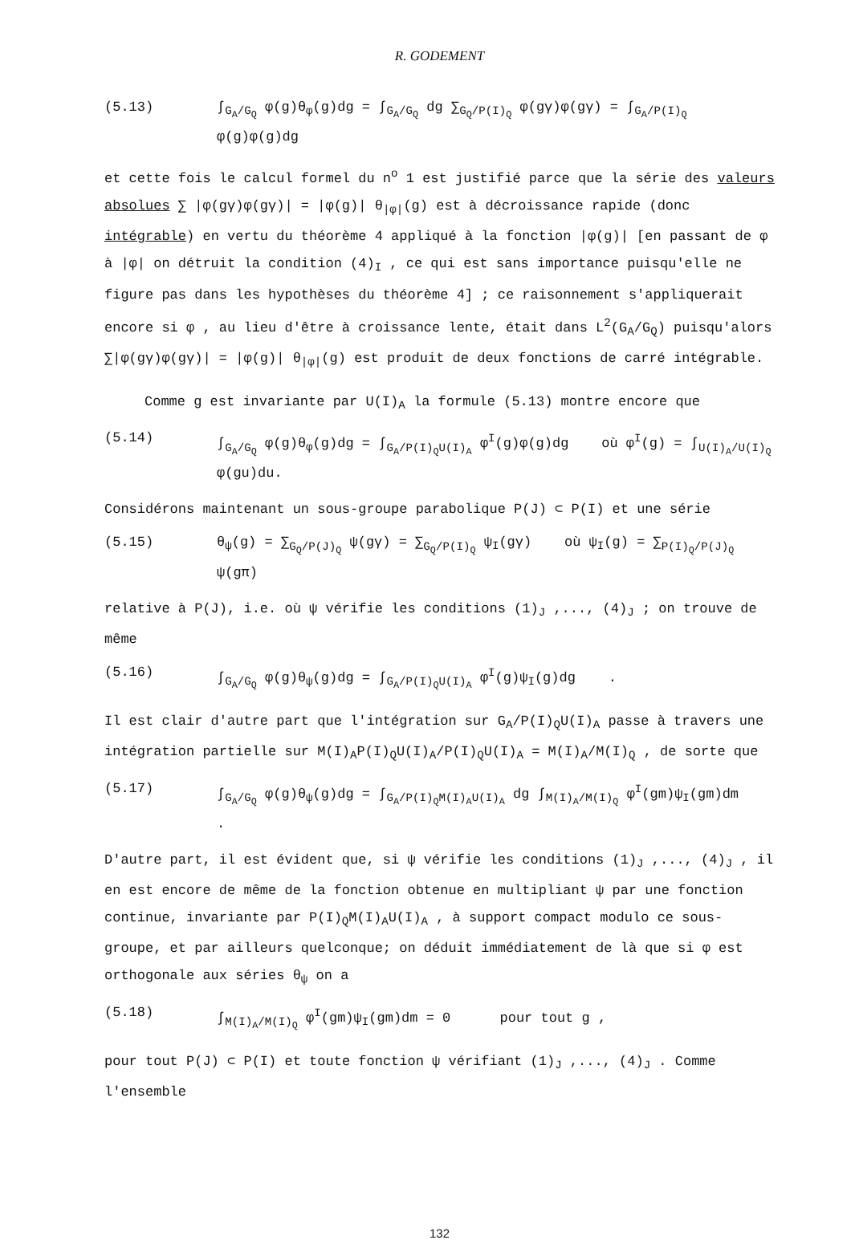R. GODEMENT
(5.13) ∫<sub>G<sub>A</sub>/G<sub>Q</sub></sub> φ(g)θ<sub>φ</sub>(g)dg = ∫<sub>G<sub>A</sub>/G<sub>Q</sub></sub> dg ∑<sub>G<sub>Q</sub>/P(I)<sub>Q</sub></sub> φ(gγ)φ(gγ) = ∫<sub>G<sub>A</sub>/P(I)<sub>Q</sub></sub> φ(g)φ(g)dg
et cette fois le calcul formel du n<sup>o</sup> 1 est justifié parce que la série des valeurs absolues ∑ |φ(gγ)φ(gγ)| = |φ(g)| θ<sub>|φ|</sub>(g) est à décroissance rapide (donc intégrable) en vertu du théorème 4 appliqué à la fonction |φ(g)| [en passant de φ à |φ| on détruit la condition (4)<sub>I</sub> , ce qui est sans importance puisqu'elle ne figure pas dans les hypothèses du théorème 4] ; ce raisonnement s'appliquerait encore si φ , au lieu d'être à croissance lente, était dans L<sup>2</sup>(G<sub>A</sub>/G<sub>Q</sub>) puisqu'alors ∑|φ(gγ)φ(gγ)| = |φ(g)| θ<sub>|φ|</sub>(g) est produit de deux fonctions de carré intégrable.
Comme g est invariante par U(I)<sub>A</sub> la formule (5.13) montre encore que
(5.14) ∫<sub>G<sub>A</sub>/G<sub>Q</sub></sub> φ(g)θ<sub>φ</sub>(g)dg = ∫<sub>G<sub>A</sub>/P(I)<sub>Q</sub>U(I)<sub>A</sub></sub> φ<sup>I</sup>(g)φ(g)dg où φ<sup>I</sup>(g) = ∫<sub>U(I)<sub>A</sub>/U(I)<sub>Q</sub></sub> φ(gu)du.
Considérons maintenant un sous-groupe parabolique P(J) ⊂ P(I) et une série
(5.15) θ<sub>ψ</sub>(g) = ∑<sub>G<sub>Q</sub>/P(J)<sub>Q</sub></sub> ψ(gγ) = ∑<sub>G<sub>Q</sub>/P(I)<sub>Q</sub></sub> ψ<sub>I</sub>(gγ) où ψ<sub>I</sub>(g) = ∑<sub>P(I)<sub>Q</sub>/P(J)<sub>Q</sub></sub> ψ(gπ)
relative à P(J), i.e. où ψ vérifie les conditions (1)<sub>J</sub> ,..., (4)<sub>J</sub> ; on trouve de même
(5.16) ∫<sub>G<sub>A</sub>/G<sub>Q</sub></sub> φ(g)θ<sub>ψ</sub>(g)dg = ∫<sub>G<sub>A</sub>/P(I)<sub>Q</sub>U(I)<sub>A</sub></sub> φ<sup>I</sup>(g)ψ<sub>I</sub>(g)dg .
Il est clair d'autre part que l'intégration sur G<sub>A</sub>/P(I)<sub>Q</sub>U(I)<sub>A</sub> passe à travers une intégration partielle sur M(I)<sub>A</sub>P(I)<sub>Q</sub>U(I)<sub>A</sub>/P(I)<sub>Q</sub>U(I)<sub>A</sub> = M(I)<sub>A</sub>/M(I)<sub>Q</sub> , de sorte que
(5.17) ∫<sub>G<sub>A</sub>/G<sub>Q</sub></sub> φ(g)θ<sub>ψ</sub>(g)dg = ∫<sub>G<sub>A</sub>/P(I)<sub>Q</sub>M(I)<sub>A</sub>U(I)<sub>A</sub></sub> dg ∫<sub>M(I)<sub>A</sub>/M(I)<sub>Q</sub></sub> φ<sup>I</sup>(gm)ψ<sub>I</sub>(gm)dm .
D'autre part, il est évident que, si ψ vérifie les conditions (1)<sub>J</sub> ,..., (4)<sub>J</sub> , il en est encore de même de la fonction obtenue en multipliant ψ par une fonction continue, invariante par P(I)<sub>Q</sub>M(I)<sub>A</sub>U(I)<sub>A</sub> , à support compact modulo ce sous-groupe, et par ailleurs quelconque; on déduit immédiatement de là que si φ est orthogonale aux séries θ<sub>ψ</sub> on a
(5.18) ∫<sub>M(I)<sub>A</sub>/M(I)<sub>Q</sub></sub> φ<sup>I</sup>(gm)ψ<sub>I</sub>(gm)dm = 0 pour tout g ,
pour tout P(J) ⊂ P(I) et toute fonction ψ vérifiant (1)<sub>J</sub> ,..., (4)<sub>J</sub> . Comme l'ensemble
132